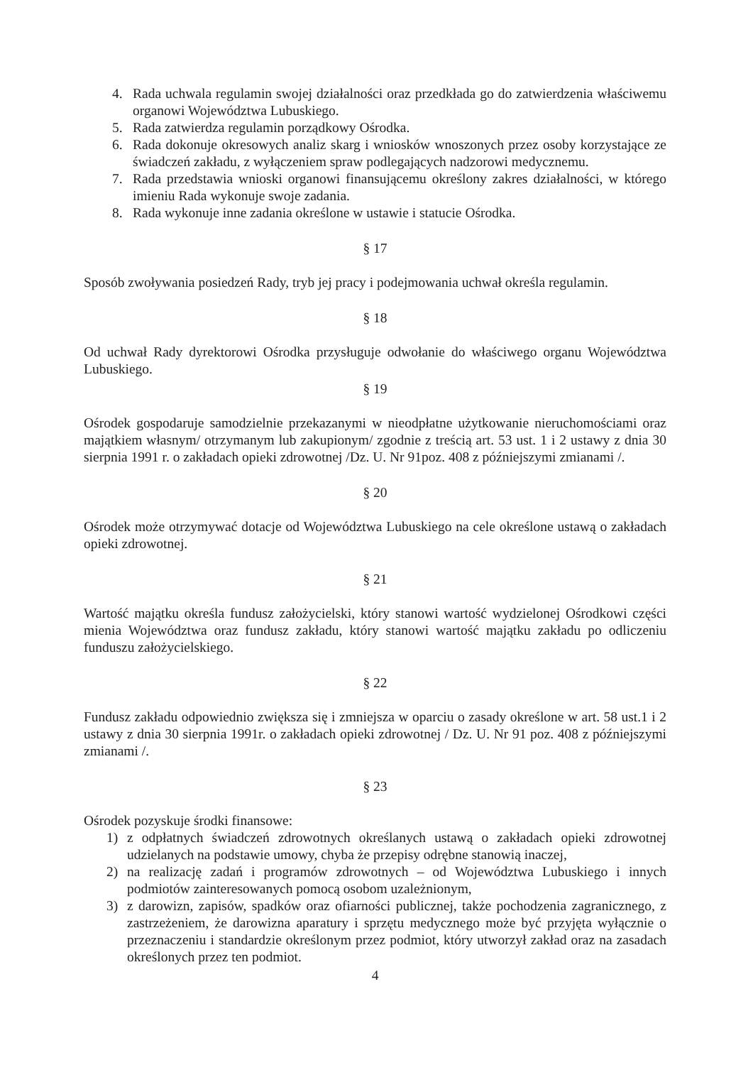4. Rada uchwala regulamin swojej działalności oraz przedkłada go do zatwierdzenia właściwemu organowi Województwa Lubuskiego.
5. Rada zatwierdza regulamin porządkowy Ośrodka.
6. Rada dokonuje okresowych analiz skarg i wniosków wnoszonych przez osoby korzystające ze świadczeń zakładu, z wyłączeniem spraw podlegających nadzorowi medycznemu.
7. Rada przedstawia wnioski organowi finansującemu określony zakres działalności, w którego imieniu Rada wykonuje swoje zadania.
8. Rada wykonuje inne zadania określone w ustawie i statucie Ośrodka.
§ 17
Sposób zwoływania posiedzeń Rady, tryb jej pracy i podejmowania uchwał określa regulamin.
§ 18
Od uchwał Rady dyrektorowi Ośrodka przysługuje odwołanie do właściwego organu Województwa Lubuskiego.
§ 19
Ośrodek gospodaruje samodzielnie przekazanymi w nieodpłatne użytkowanie nieruchomościami oraz majątkiem własnym/ otrzymanym lub zakupionym/ zgodnie z treścią art. 53 ust. 1 i 2 ustawy z dnia 30 sierpnia 1991 r. o zakładach opieki zdrowotnej /Dz. U. Nr 91poz. 408 z późniejszymi zmianami /.
§ 20
Ośrodek może otrzymywać dotacje od Województwa Lubuskiego na cele określone ustawą o zakładach opieki zdrowotnej.
§ 21
Wartość majątku określa fundusz założycielski, który stanowi wartość wydzielonej Ośrodkowi części mienia Województwa oraz fundusz zakładu, który stanowi wartość majątku zakładu po odliczeniu funduszu założycielskiego.
§ 22
Fundusz zakładu odpowiednio zwiększa się i zmniejsza w oparciu o zasady określone w art. 58 ust.1 i 2 ustawy z dnia 30 sierpnia 1991r. o zakładach opieki zdrowotnej / Dz. U. Nr 91 poz. 408 z późniejszymi zmianami /.
§ 23
Ośrodek pozyskuje środki finansowe:
1) z odpłatnych świadczeń zdrowotnych określanych ustawą o zakładach opieki zdrowotnej udzielanych na podstawie umowy, chyba że przepisy odrębne stanowią inaczej,
2) na realizację zadań i programów zdrowotnych – od Województwa Lubuskiego i innych podmiotów zainteresowanych pomocą osobom uzależnionym,
3) z darowizn, zapisów, spadków oraz ofiarności publicznej, także pochodzenia zagranicznego, z zastrzeżeniem, że darowizna aparatury i sprzętu medycznego może być przyjęta wyłącznie o przeznaczeniu i standardzie określonym przez podmiot, który utworzył zakład oraz na zasadach określonych przez ten podmiot.
4